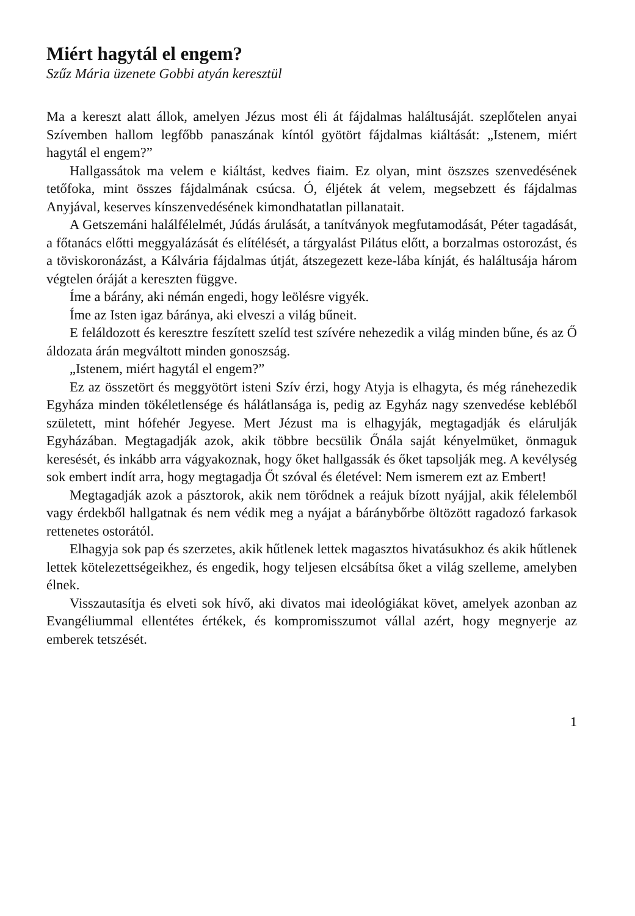Miért hagytál el engem?
Szűz Mária üzenete Gobbi atyán keresztül
Ma a kereszt alatt állok, amelyen Jézus most éli át fájdalmas haláltusá­ját. szeplőtelen anyai Szívemben hallom legfőbb panaszának kíntól gyötört fájdalmas kiáltását: „Istenem, miért hagytál el engem?”
Hallgassátok ma velem e kiáltást, kedves fiaim. Ez olyan, mint ösz­szes szenvedésének tetőfoka, mint összes fájdalmának csúcsa. Ó, éljétek át velem, megsebzett és fájdalmas Anyjával, keserves kínszenvedésének kimondhatatlan pillanatait.
A Getszemáni halálfélelmét, Júdás árulását, a tanítványok megfutamo­dását, Péter tagadását, a főtanács előtti meggyalázását és elítélését, a tár­gyalást Pilátus előtt, a borzalmas ostorozást, és a töviskoronázást, a Kál­vária fájdalmas útját, átszegezett keze-lába kínját, és haláltusája három végtelen óráját a kereszten függve.
Íme a bárány, aki némán engedi, hogy leölésre vigyék.
Íme az Isten igaz báránya, aki elveszi a világ bűneit.
E feláldozott és keresztre feszített szelíd test szívére nehezedik a világ minden bűne, és az Ő áldozata árán megváltott minden gonoszság.
„Istenem, miért hagytál el engem?”
Ez az összetört és meggyötört isteni Szív érzi, hogy Atyja is elhagyta, és még ránehezedik Egyháza minden tökéletlensége és hálátlansága is, pedig az Egyház nagy szenvedése kebléből született, mint hófehér Jegyese. Mert Jézust ma is elhagyják, megtagadják és elárulják Egyházában. Megtagad­ják azok, akik többre becsülik Őnála saját kényelmüket, önmaguk keresé­sét, és inkább arra vágyakoznak, hogy őket hallgassák és őket tapsolják meg. A kevélység sok embert indít arra, hogy megtagadja Őt szóval és éle­tével: Nem ismerem ezt az Embert!
Megtagadják azok a pásztorok, akik nem törődnek a reájuk bízott nyáj­jal, akik félelemből vagy érdekből hallgatnak és nem védik meg a nyájat a báránybőrbe öltözött ragadozó farkasok rettenetes ostorától.
Elhagyja sok pap és szerzetes, akik hűtlenek lettek magasztos hivatá­sukhoz és akik hűtlenek lettek kötelezettségeikhez, és engedik, hogy telje­sen elcsábítsa őket a világ szelleme, amelyben élnek.
Visszautasítja és elveti sok hívő, aki divatos mai ideológiákat követ, amelyek azonban az Evangéliummal ellentétes értékek, és kompromisszu­mot vállal azért, hogy megnyerje az emberek tetszését.
1